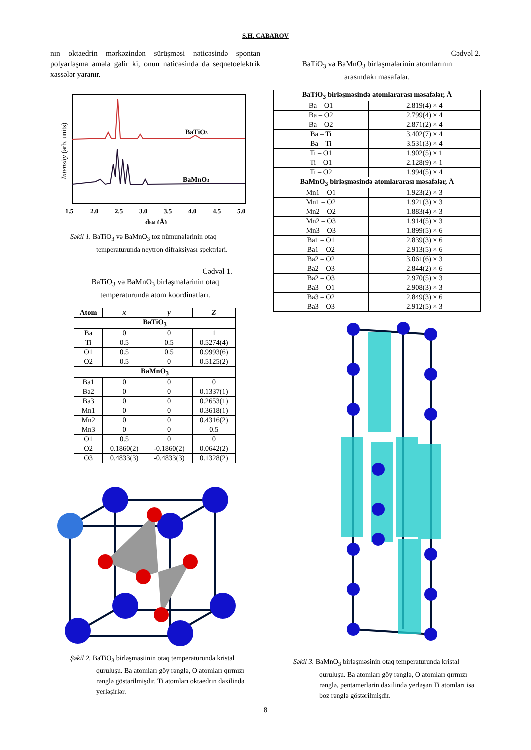S.H. CABAROV
nın oktaedrin mərkəzindən sürüşməsi nəticəsində spontan polyarlaşma əmələ gəlir ki, onun nəticəsində də seqnetoelektrik xassələr yaranır.
BaTiO3
BaMnO3
Intensity (arb. units)
1.5
2.0
2.5
3.0
3.5
4.0
4.5
5.0
dhkl (Å)
Şəkil 1. BaTiO<sub>3</sub> və BaMnO<sub>3</sub> toz nümunələrinin otaq temperaturunda neytron difraksiyası spektrləri.
Cədvəl 1.
BaTiO<sub>3</sub> və BaMnO<sub>3</sub> birləşmələrinin otaq
temperaturunda atom koordinatları.
| Atom | x | y | Z |
| --- | --- | --- | --- |
| BaTiO<sub>3</sub> | | | |
| Ba | 0 | 0 | 1 |
| Ti | 0.5 | 0.5 | 0.5274(4) |
| O1 | 0.5 | 0.5 | 0.9993(6) |
| O2 | 0.5 | 0 | 0.5125(2) |
| BaMnO<sub>3</sub> | | | |
| Ba1 | 0 | 0 | 0 |
| Ba2 | 0 | 0 | 0.1337(1) |
| Ba3 | 0 | 0 | 0.2653(1) |
| Mn1 | 0 | 0 | 0.3618(1) |
| Mn2 | 0 | 0 | 0.4316(2) |
| Mn3 | 0 | 0 | 0.5 |
| O1 | 0.5 | 0 | 0 |
| O2 | 0.1860(2) | -0.1860(2) | 0.0642(2) |
| O3 | 0.4833(3) | -0.4833(3) | 0.1328(2) |
Şəkil 2. BaTiO<sub>3</sub> birləşməsiinin otaq temperaturunda kristal quruluşu. Ba atomları göy rənglə, O atomları qırmızı rənglə göstərilmişdir. Ti atomları oktaedrin daxilində yerləşirlər.
Cədvəl 2.
BaTiO<sub>3</sub> və BaMnO<sub>3</sub> birləşmələrinin atomlarının
arasındakı məsafələr.
| BaTiO<sub>3</sub> birləşməsində atomlararası məsafələr, Å | |
| --- | --- |
| Ba – O1 | 2.819(4) × 4 |
| Ba – O2 | 2.799(4) × 4 |
| Ba – O2 | 2.871(2) × 4 |
| Ba – Ti | 3.402(7) × 4 |
| Ba – Ti | 3.531(3) × 4 |
| Ti – O1 | 1.902(5) × 1 |
| Ti – O1 | 2.128(9) × 1 |
| Ti – O2 | 1.994(5) × 4 |
| BaMnO<sub>3</sub> birləşməsində atomlararası məsafələr, Å | |
| Mn1 – O1 | 1.923(2) × 3 |
| Mn1 – O2 | 1.921(3) × 3 |
| Mn2 – O2 | 1.883(4) × 3 |
| Mn2 – O3 | 1.914(5) × 3 |
| Mn3 – O3 | 1.899(5) × 6 |
| Ba1 – O1 | 2.839(3) × 6 |
| Ba1 – O2 | 2.913(5) × 6 |
| Ba2 – O2 | 3.061(6) × 3 |
| Ba2 – O3 | 2.844(2) × 6 |
| Ba2 – O3 | 2.970(5) × 3 |
| Ba3 – O1 | 2.908(3) × 3 |
| Ba3 – O2 | 2.849(3) × 6 |
| Ba3 – O3 | 2.912(5) × 3 |
Şəkil 3. BaMnO<sub>3</sub> birləşməsinin otaq temperaturunda kristal quruluşu. Ba atomları göy rənglə, O atomları qırmızı rənglə, pentamerlərin daxilində yerləşən Ti atomları isə boz rənglə göstərilmişdir.
8